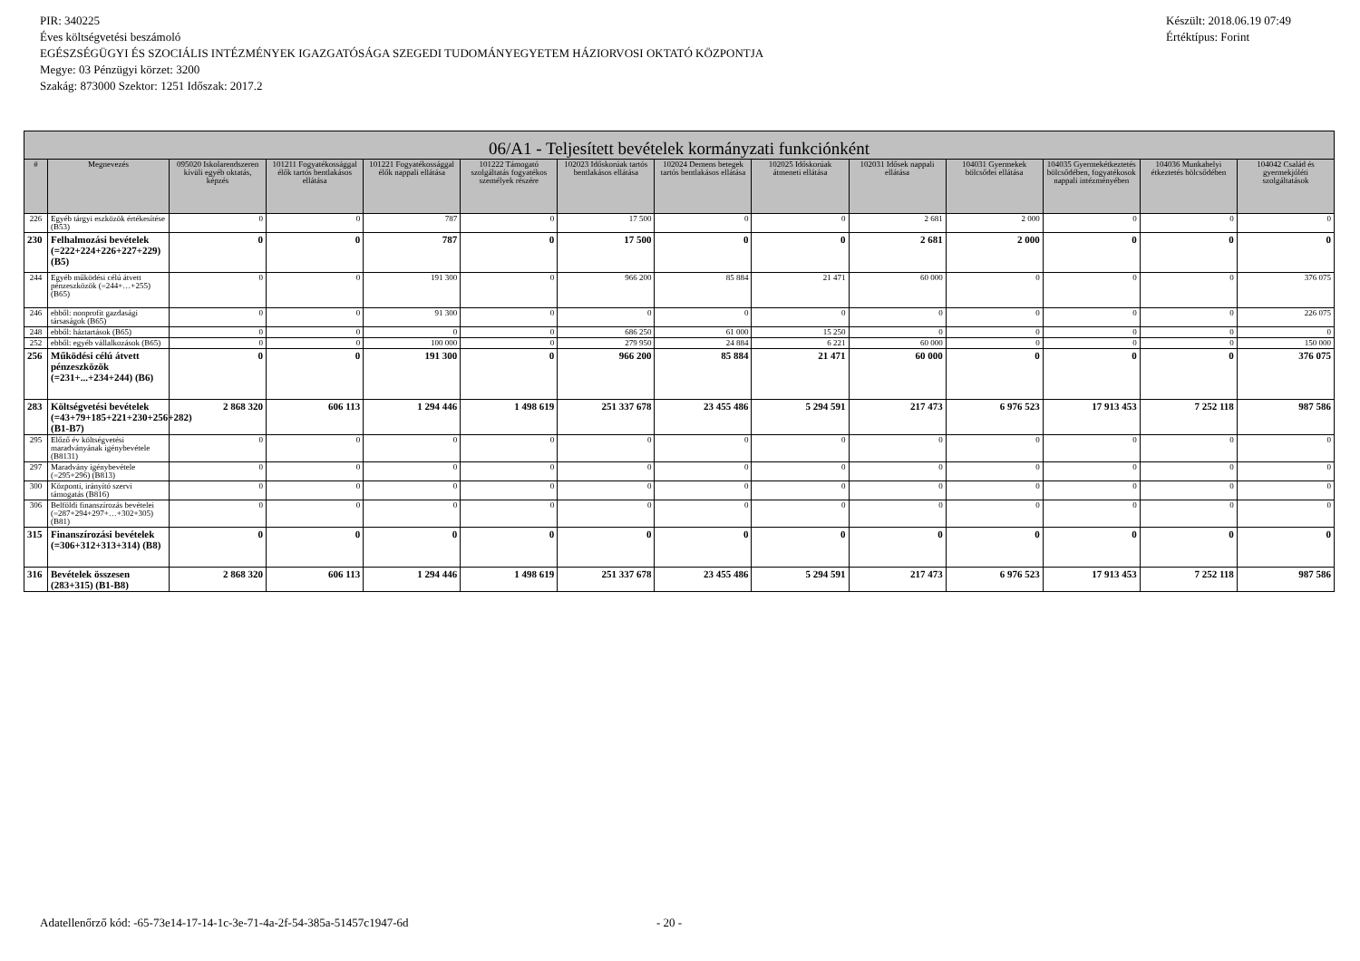PIR: 340225
Éves költségvetési beszámoló
EGÉSZSÉGÜGYI ÉS SZOCIÁLIS INTÉZMÉNYEK IGAZGATÓSÁGA SZEGEDI TUDOMÁNYEGYETEM HÁZIORVOSI OKTATÓ KÖZPONTJA
Megye: 03 Pénzügyi körzet: 3200
Szakág: 873000 Szektor: 1251 Időszak: 2017.2
Készült: 2018.06.19 07:49
Értéktípus: Forint
| 06/A1 - Teljesített bevételek kormányzati funkciónként | | | | | | | | | | | | | |
| --- | --- | --- | --- | --- | --- | --- | --- | --- | --- | --- | --- | --- | --- |
| # | Megnevezés | 095020 Iskolarendszeren kívüli egyéb oktatás, képzés | 101211 Fogyatékossággal élők tartós bentlakásos ellátása | 101221 Fogyatékossággal élők nappali ellátása | 101222 Támogató szolgáltatás fogyatékos személyek részére | 102023 Időskorúak tartós bentlakásos ellátása | 102024 Demens betegek tartós bentlakásos ellátása | 102025 Időskorúak átmeneti ellátása | 102031 Idősek nappali ellátása | 104031 Gyermekek bölcsődei ellátása | 104035 Gyermekétkeztetés bölcsődében, fogyatékosok nappali intézményében | 104036 Munkahelyi étkeztetés bölcsődében | 104042 Család és gyermekjóléti szolgáltatások |
| 226 | Egyéb tárgyi eszközök értékesítése (B53) | 0 | 0 | 787 | 0 | 17 500 | 0 | 0 | 2 681 | 2 000 | 0 | 0 | 0 |
| 230 | Felhalmozási bevételek (=222+224+226+227+229) (B5) | 0 | 0 | 787 | 0 | 17 500 | 0 | 0 | 2 681 | 2 000 | 0 | 0 | 0 |
| 244 | Egyéb működési célú átvett pénzeszközök (=244+…+255) (B65) | 0 | 0 | 191 300 | 0 | 966 200 | 85 884 | 21 471 | 60 000 | 0 | 0 | 0 | 376 075 |
| 246 | ebből: nonprofit gazdasági társaságok (B65) | 0 | 0 | 91 300 | 0 | 0 | 0 | 0 | 0 | 0 | 0 | 0 | 226 075 |
| 248 | ebből: háztartások (B65) | 0 | 0 | 0 | 0 | 686 250 | 61 000 | 15 250 | 0 | 0 | 0 | 0 | 0 |
| 252 | ebből: egyéb vállalkozások (B65) | 0 | 0 | 100 000 | 0 | 279 950 | 24 884 | 6 221 | 60 000 | 0 | 0 | 0 | 150 000 |
| 256 | Működési célú átvett pénzeszközök (=231+...+234+244) (B6) | 0 | 0 | 191 300 | 0 | 966 200 | 85 884 | 21 471 | 60 000 | 0 | 0 | 0 | 376 075 |
| 283 | Költségvetési bevételek (=43+79+185+221+230+256+282) (B1-B7) | 2 868 320 | 606 113 | 1 294 446 | 1 498 619 | 251 337 678 | 23 455 486 | 5 294 591 | 217 473 | 6 976 523 | 17 913 453 | 7 252 118 | 987 586 |
| 295 | Előző év költségvetési maradványának igénybevétele (B8131) | 0 | 0 | 0 | 0 | 0 | 0 | 0 | 0 | 0 | 0 | 0 | 0 |
| 297 | Maradvány igénybevétele (=295+296) (B813) | 0 | 0 | 0 | 0 | 0 | 0 | 0 | 0 | 0 | 0 | 0 | 0 |
| 300 | Központi, irányító szervi támogatás (B816) | 0 | 0 | 0 | 0 | 0 | 0 | 0 | 0 | 0 | 0 | 0 | 0 |
| 306 | Belföldi finanszírozás bevételei (=287+294+297+…+302+305) (B81) | 0 | 0 | 0 | 0 | 0 | 0 | 0 | 0 | 0 | 0 | 0 | 0 |
| 315 | Finanszírozási bevételek (=306+312+313+314) (B8) | 0 | 0 | 0 | 0 | 0 | 0 | 0 | 0 | 0 | 0 | 0 | 0 |
| 316 | Bevételek összesen (283+315) (B1-B8) | 2 868 320 | 606 113 | 1 294 446 | 1 498 619 | 251 337 678 | 23 455 486 | 5 294 591 | 217 473 | 6 976 523 | 17 913 453 | 7 252 118 | 987 586 |
Adatellenőrző kód: -65-73e14-17-14-1c-3e-71-4a-2f-54-385a-51457c1947-6d - 20 -